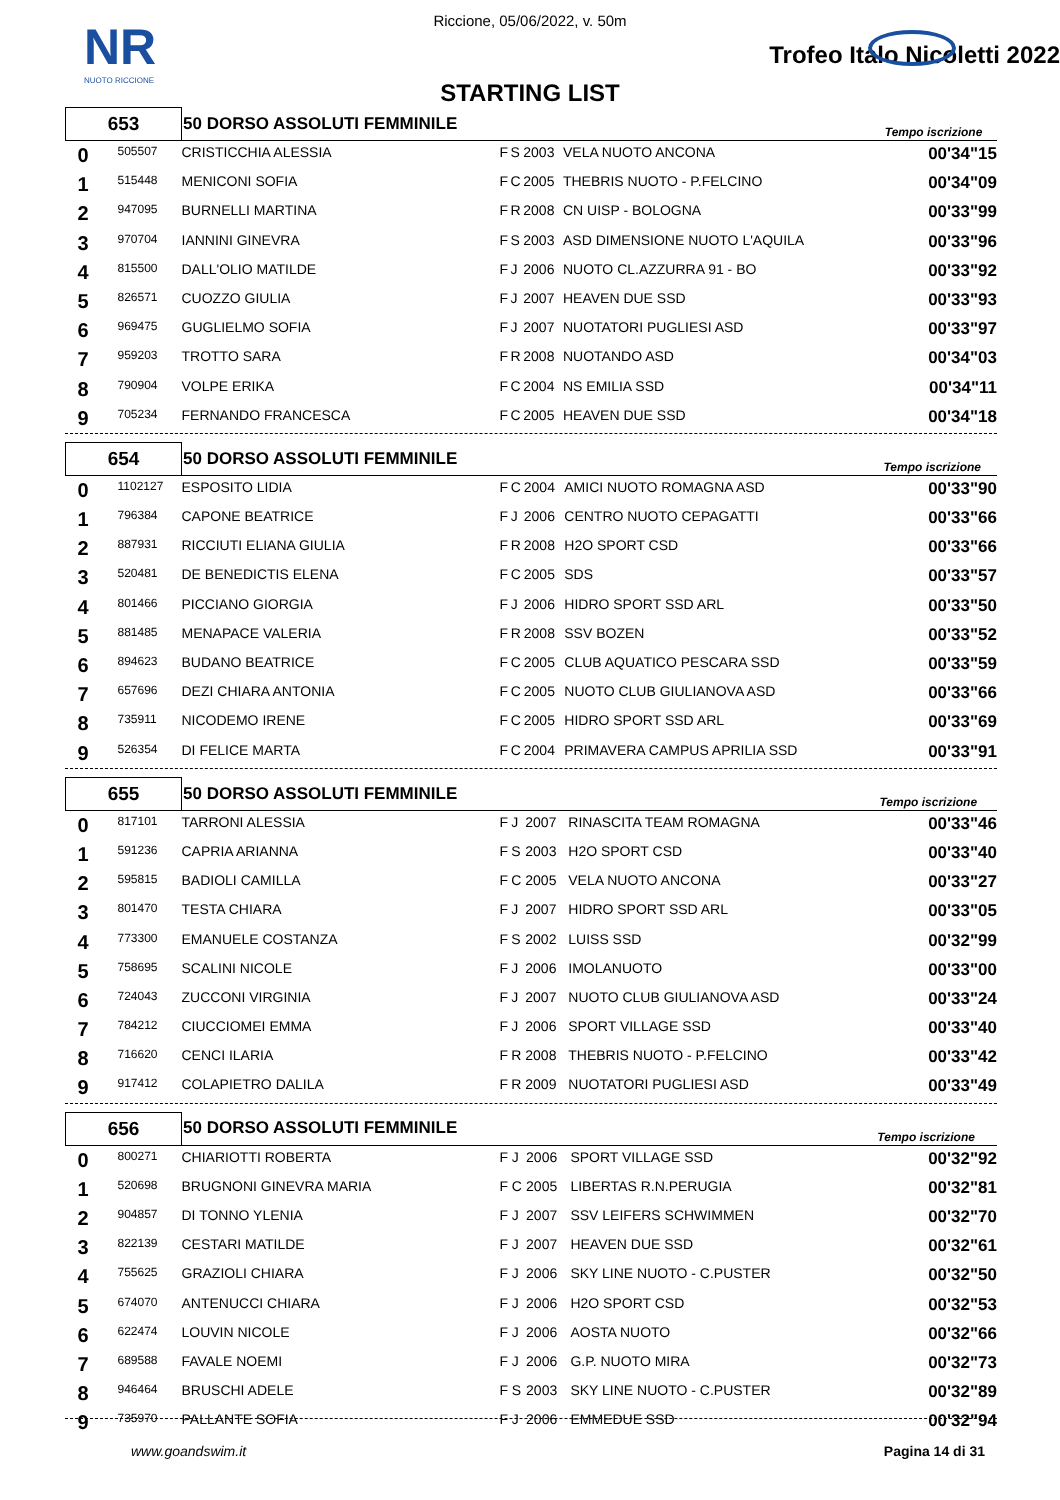NR
NUOTO RICCIONE
Riccione, 05/06/2022, v. 50m
Trofeo Italo Nicoletti 2022
STARTING LIST
| 653 | | 50 DORSO ASSOLUTI FEMMINILE | | | | | Tempo iscrizione | |
| --- | --- | --- | --- | --- | --- | --- | --- | --- |
| 0 | 505507 | CRISTICCHIA ALESSIA | F | S | 2003 | VELA NUOTO ANCONA | | 00'34"15 |
| 1 | 515448 | MENICONI SOFIA | F | C | 2005 | THEBRIS NUOTO - P.FELCINO | | 00'34"09 |
| 2 | 947095 | BURNELLI MARTINA | F | R | 2008 | CN UISP - BOLOGNA | | 00'33"99 |
| 3 | 970704 | IANNINI GINEVRA | F | S | 2003 | ASD DIMENSIONE NUOTO L'AQUILA | | 00'33"96 |
| 4 | 815500 | DALL'OLIO MATILDE | F | J | 2006 | NUOTO CL.AZZURRA 91 - BO | | 00'33"92 |
| 5 | 826571 | CUOZZO GIULIA | F | J | 2007 | HEAVEN DUE SSD | | 00'33"93 |
| 6 | 969475 | GUGLIELMO SOFIA | F | J | 2007 | NUOTATORI PUGLIESI ASD | | 00'33"97 |
| 7 | 959203 | TROTTO SARA | F | R | 2008 | NUOTANDO ASD | | 00'34"03 |
| 8 | 790904 | VOLPE ERIKA | F | C | 2004 | NS EMILIA SSD | | 00'34"11 |
| 9 | 705234 | FERNANDO FRANCESCA | F | C | 2005 | HEAVEN DUE SSD | | 00'34"18 |
| 654 | | 50 DORSO ASSOLUTI FEMMINILE | | | | | Tempo iscrizione | |
| --- | --- | --- | --- | --- | --- | --- | --- | --- |
| 0 | 1102127 | ESPOSITO LIDIA | F | C | 2004 | AMICI NUOTO ROMAGNA ASD | | 00'33"90 |
| 1 | 796384 | CAPONE BEATRICE | F | J | 2006 | CENTRO NUOTO CEPAGATTI | | 00'33"66 |
| 2 | 887931 | RICCIUTI ELIANA GIULIA | F | R | 2008 | H2O SPORT CSD | | 00'33"66 |
| 3 | 520481 | DE BENEDICTIS ELENA | F | C | 2005 | SDS | | 00'33"57 |
| 4 | 801466 | PICCIANO GIORGIA | F | J | 2006 | HIDRO SPORT SSD ARL | | 00'33"50 |
| 5 | 881485 | MENAPACE VALERIA | F | R | 2008 | SSV BOZEN | | 00'33"52 |
| 6 | 894623 | BUDANO BEATRICE | F | C | 2005 | CLUB AQUATICO PESCARA SSD | | 00'33"59 |
| 7 | 657696 | DEZI CHIARA ANTONIA | F | C | 2005 | NUOTO CLUB GIULIANOVA ASD | | 00'33"66 |
| 8 | 735911 | NICODEMO IRENE | F | C | 2005 | HIDRO SPORT SSD ARL | | 00'33"69 |
| 9 | 526354 | DI FELICE MARTA | F | C | 2004 | PRIMAVERA CAMPUS APRILIA SSD | | 00'33"91 |
| 655 | | 50 DORSO ASSOLUTI FEMMINILE | | | | | Tempo iscrizione | |
| --- | --- | --- | --- | --- | --- | --- | --- | --- |
| 0 | 817101 | TARRONI ALESSIA | F | J | 2007 | RINASCITA TEAM ROMAGNA | | 00'33"46 |
| 1 | 591236 | CAPRIA ARIANNA | F | S | 2003 | H2O SPORT CSD | | 00'33"40 |
| 2 | 595815 | BADIOLI CAMILLA | F | C | 2005 | VELA NUOTO ANCONA | | 00'33"27 |
| 3 | 801470 | TESTA CHIARA | F | J | 2007 | HIDRO SPORT SSD ARL | | 00'33"05 |
| 4 | 773300 | EMANUELE COSTANZA | F | S | 2002 | LUISS SSD | | 00'32"99 |
| 5 | 758695 | SCALINI NICOLE | F | J | 2006 | IMOLANUOTO | | 00'33"00 |
| 6 | 724043 | ZUCCONI VIRGINIA | F | J | 2007 | NUOTO CLUB GIULIANOVA ASD | | 00'33"24 |
| 7 | 784212 | CIUCCIOMEI EMMA | F | J | 2006 | SPORT VILLAGE SSD | | 00'33"40 |
| 8 | 716620 | CENCI ILARIA | F | R | 2008 | THEBRIS NUOTO - P.FELCINO | | 00'33"42 |
| 9 | 917412 | COLAPIETRO DALILA | F | R | 2009 | NUOTATORI PUGLIESI ASD | | 00'33"49 |
| 656 | | 50 DORSO ASSOLUTI FEMMINILE | | | | | Tempo iscrizione | |
| --- | --- | --- | --- | --- | --- | --- | --- | --- |
| 0 | 800271 | CHIARIOTTI ROBERTA | F | J | 2006 | SPORT VILLAGE SSD | | 00'32"92 |
| 1 | 520698 | BRUGNONI GINEVRA MARIA | F | C | 2005 | LIBERTAS R.N.PERUGIA | | 00'32"81 |
| 2 | 904857 | DI TONNO YLENIA | F | J | 2007 | SSV LEIFERS SCHWIMMEN | | 00'32"70 |
| 3 | 822139 | CESTARI MATILDE | F | J | 2007 | HEAVEN DUE SSD | | 00'32"61 |
| 4 | 755625 | GRAZIOLI CHIARA | F | J | 2006 | SKY LINE NUOTO - C.PUSTER | | 00'32"50 |
| 5 | 674070 | ANTENUCCI CHIARA | F | J | 2006 | H2O SPORT CSD | | 00'32"53 |
| 6 | 622474 | LOUVIN NICOLE | F | J | 2006 | AOSTA NUOTO | | 00'32"66 |
| 7 | 689588 | FAVALE NOEMI | F | J | 2006 | G.P. NUOTO MIRA | | 00'32"73 |
| 8 | 946464 | BRUSCHI ADELE | F | S | 2003 | SKY LINE NUOTO - C.PUSTER | | 00'32"89 |
| 9 | 735970 | PALLANTE SOFIA | F | J | 2006 | EMMEDUE SSD | | 00'32"94 |
www.goandswim.it Pagina 14 di 31